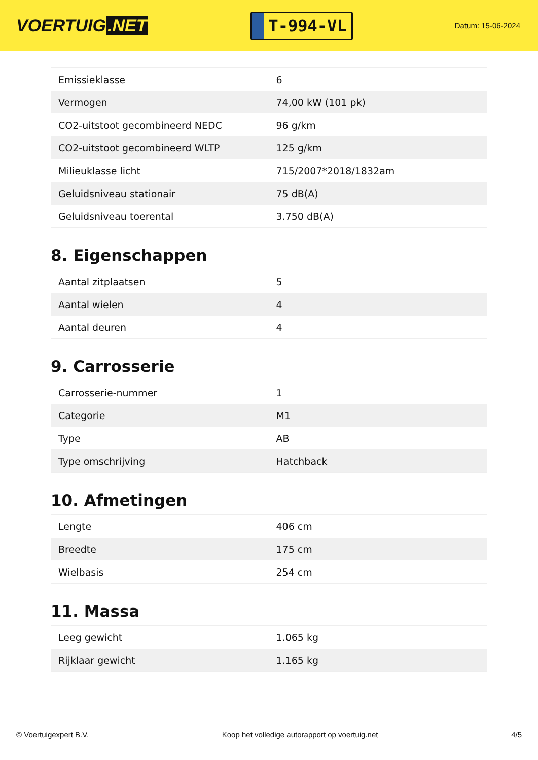VOERTUIG.NET
T-994-VL
Datum: 15-06-2024
| Emissieklasse | 6 |
| Vermogen | 74,00 kW (101 pk) |
| CO2-uitstoot gecombineerd NEDC | 96 g/km |
| CO2-uitstoot gecombineerd WLTP | 125 g/km |
| Milieuklasse licht | 715/2007*2018/1832am |
| Geluidsniveau stationair | 75 dB(A) |
| Geluidsniveau toerental | 3.750 dB(A) |
8. Eigenschappen
| Aantal zitplaatsen | 5 |
| Aantal wielen | 4 |
| Aantal deuren | 4 |
9. Carrosserie
| Carrosserie-nummer | 1 |
| Categorie | M1 |
| Type | AB |
| Type omschrijving | Hatchback |
10. Afmetingen
| Lengte | 406 cm |
| Breedte | 175 cm |
| Wielbasis | 254 cm |
11. Massa
| Leeg gewicht | 1.065 kg |
| Rijklaar gewicht | 1.165 kg |
© Voertuigexpert B.V. Koop het volledige autorapport op voertuig.net 4/5